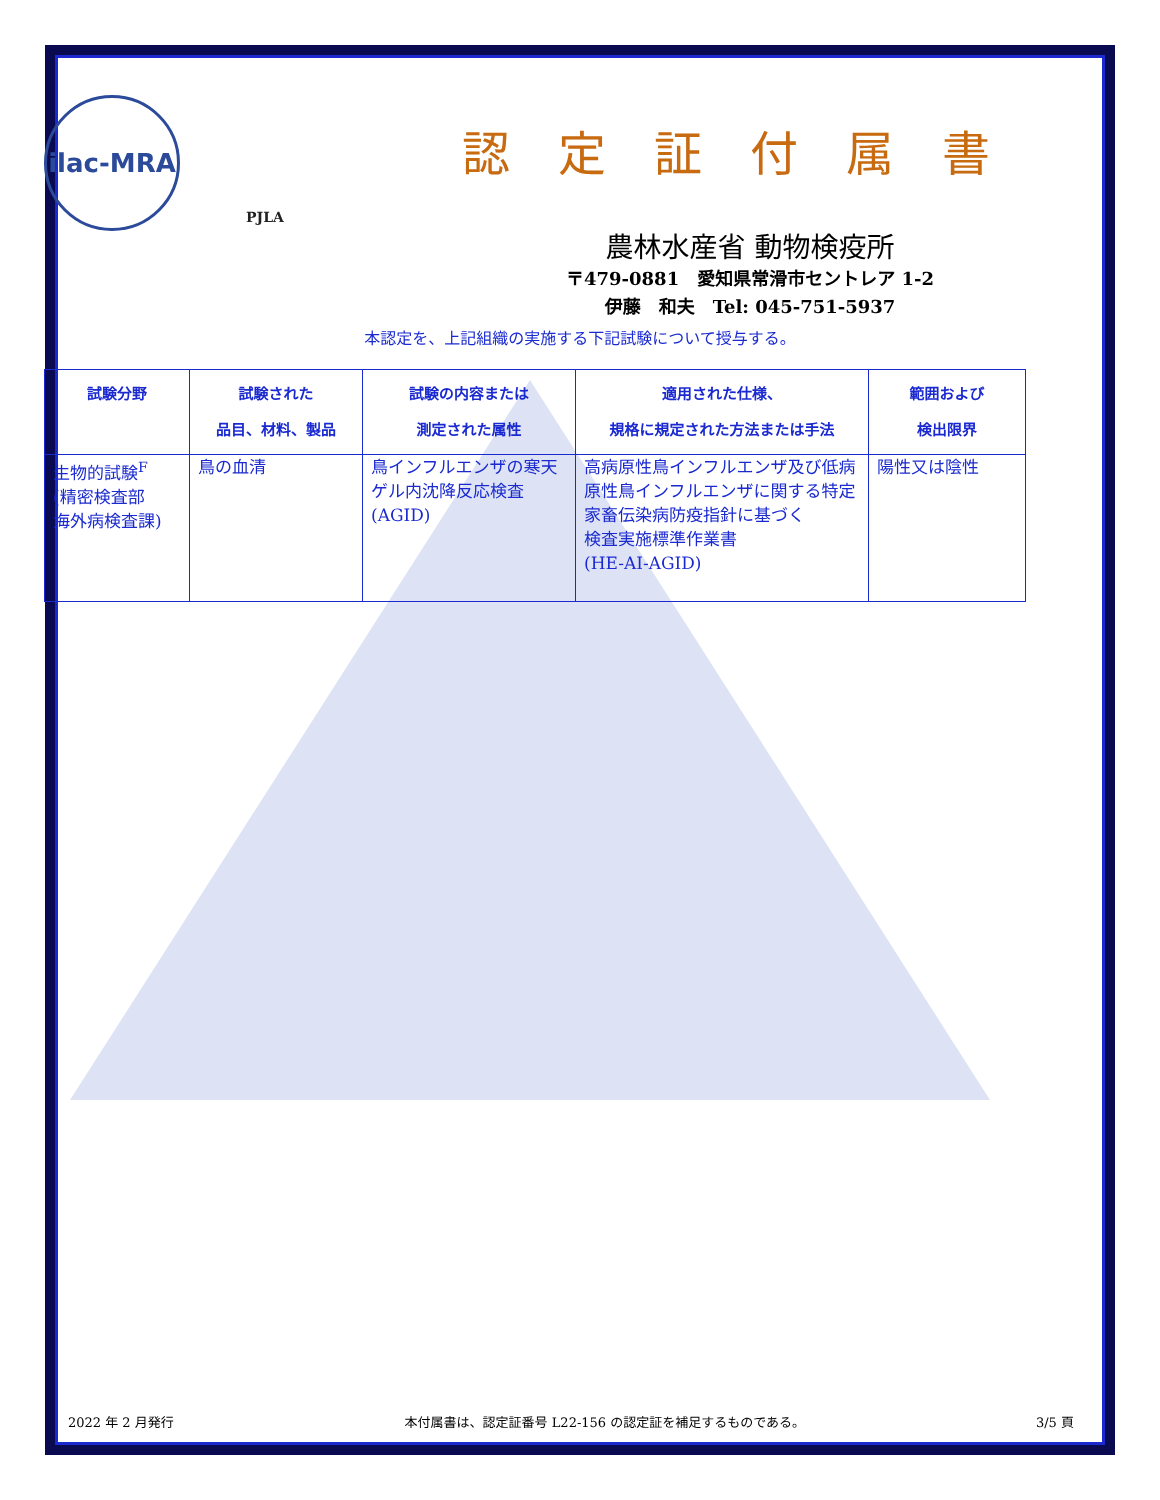ilac-MRA
PJLA
認定証付属書
農林水産省 動物検疫所
〒479-0881　愛知県常滑市セントレア 1-2
伊藤　和夫　Tel: 045-751-5937
本認定を、上記組織の実施する下記試験について授与する。
| 試験分野 | 試験された 品目、材料、製品 | 試験の内容または 測定された属性 | 適用された仕様、 規格に規定された方法または手法 | 範囲および 検出限界 |
| --- | --- | --- | --- | --- |
| 生物的試験<sup>F</sup> (精密検査部 海外病検査課) | 鳥の血清 | 鳥インフルエンザの寒天ゲル内沈降反応検査(AGID) | 高病原性鳥インフルエンザ及び低病原性鳥インフルエンザに関する特定家畜伝染病防疫指針に基づく 検査実施標準作業書 (HE-AI-AGID) | 陽性又は陰性 |
2022 年 2 月発行 本付属書は、認定証番号 L22-156 の認定証を補足するものである。 3/5 頁